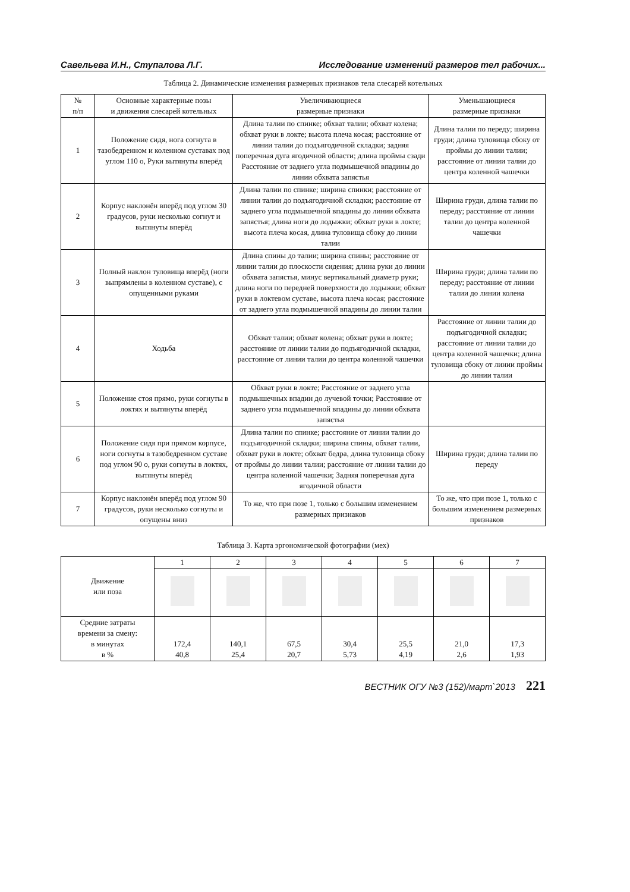Савельева И.Н., Ступалова Л.Г. Исследование изменений размеров тел рабочих...
Таблица 2. Динамические изменения размерных признаков тела слесарей котельных
| № п/п | Основные характерные позы и движения слесарей котельных | Увеличивающиеся размерные признаки | Уменьшающиеся размерные признаки |
| --- | --- | --- | --- |
| 1 | Положение сидя, нога согнута в тазобедренном и коленном суставах под углом 110 о, Руки вытянуты вперёд | Длина талии по спинке; обхват талии; обхват колена; обхват руки в локте; высота плеча косая; расстояние от линии талии до подъягодичной складки; задняя поперечная дуга ягодичной области; длина проймы сзади Расстояние от заднего угла подмышечной впадины до линии обхвата запястья | Длина талии по переду; ширина груди; длина туловища сбоку от проймы до линии талии; расстояние от линии талии до центра коленной чашечки |
| 2 | Корпус наклонён вперёд под углом 30 градусов, руки несколько согнут и вытянуты вперёд | Длина талии по спинке; ширина спинки; расстояние от линии талии до подъягодичной складки; расстояние от заднего угла подмышечной впадины до линии обхвата запястья; длина ноги до лодыжки; обхват руки в локте; высота плеча косая, длина туловища сбоку до линии талии | Ширина груди, длина талии по переду; расстояние от линии талии до центра коленной чашечки |
| 3 | Полный наклон туловища вперёд (ноги выпрямлены в коленном суставе), с опущенными руками | Длина спины до талии; ширина спины; расстояние от линии талии до плоскости сидения; длина руки до линии обхвата запястья, минус вертикальный диаметр руки; длина ноги по передней поверхности до лодыжки; обхват руки в локтевом суставе, высота плеча косая; расстояние от заднего угла подмышечной впадины до линии талии | Ширина груди; длина талии по переду; расстояние от линии талии до линии колена |
| 4 | Ходьба | Обхват талии; обхват колена; обхват руки в локте; расстояние от линии талии до подъягодичной складки, расстояние от линии талии до центра коленной чашечки | Расстояние от линии талии до подъягодичной складки; расстояние от линии талии до центра коленной чашечки; длина туловища сбоку от линии проймы до линии талии |
| 5 | Положение стоя прямо, руки согнуты в локтях и вытянуты вперёд | Обхват руки в локте; Расстояние от заднего угла подмышечных впадин до лучевой точки; Расстояние от заднего угла подмышечной впадины до линии обхвата запястья | |
| 6 | Положение сидя при прямом корпусе, ноги согнуты в тазобедренном суставе под углом 90 о, руки согнуты в локтях, вытянуты вперёд | Длина талии по спинке; расстояние от линии талии до подъягодичной складки; ширина спины, обхват талии, обхват руки в локте; обхват бедра, длина туловища сбоку от проймы до линии талии; расстояние от линии талии до центра коленной чашечки; Задняя поперечная дуга ягодичной области | Ширина груди; длина талии по переду |
| 7 | Корпус наклонён вперёд под углом 90 градусов, руки несколько согнуты и опущены вниз | То же, что при позе 1, только с большим изменением размерных признаков | То же, что при позе 1, только с большим изменением размерных признаков |
Таблица 3. Карта эргономической фотографии (мех)
| Движение или поза | 1 | 2 | 3 | 4 | 5 | 6 | 7 |
| Средние затраты времени за смену: в минутах в % | 172,4 40,8 | 140,1 25,4 | 67,5 20,7 | 30,4 5,73 | 25,5 4,19 | 21,0 2,6 | 17,3 1,93 |
ВЕСТНИК ОГУ №3 (152)/март`2013 221